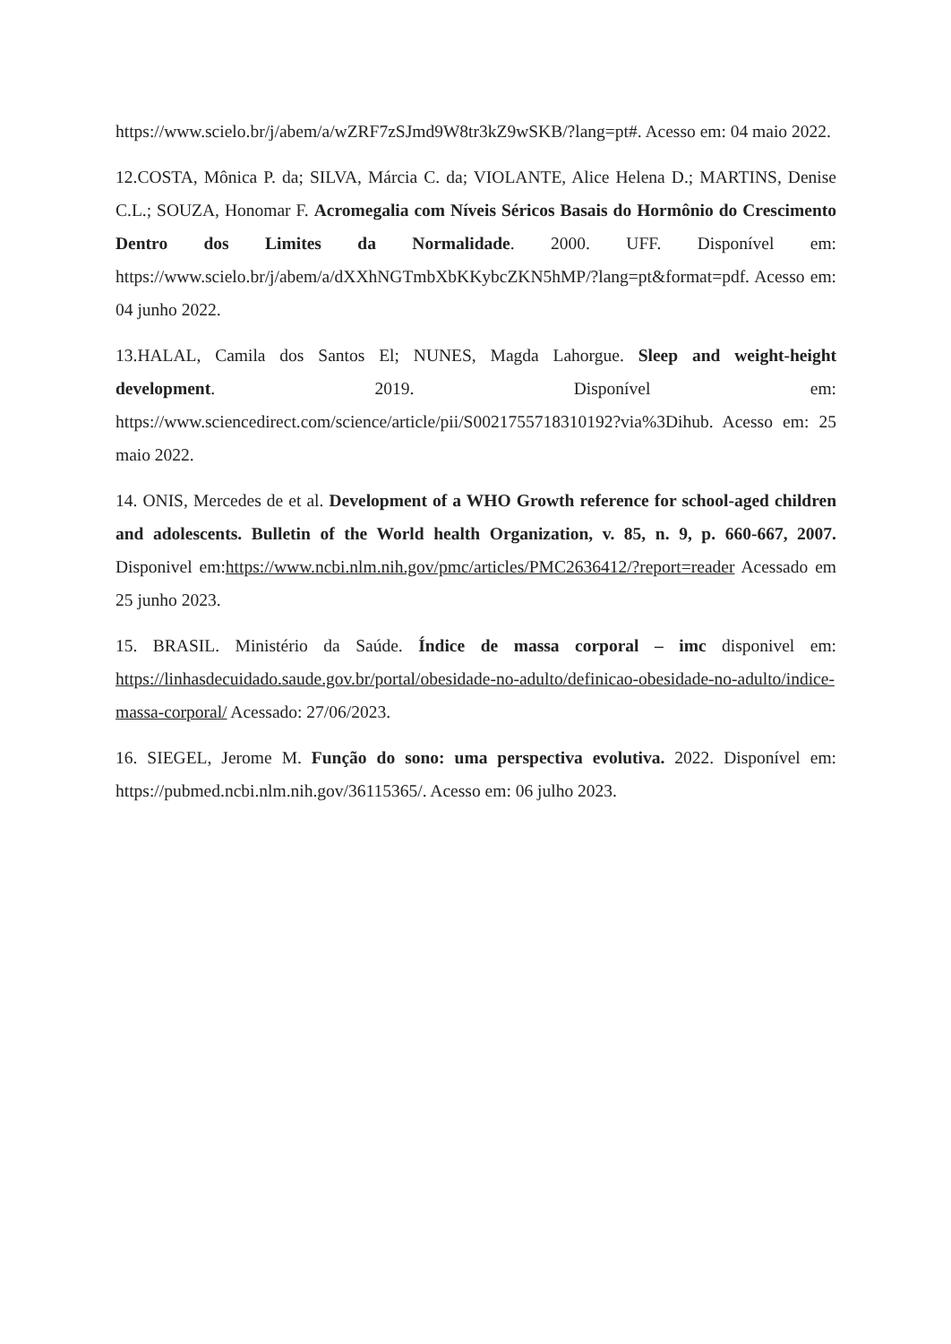https://www.scielo.br/j/abem/a/wZRF7zSJmd9W8tr3kZ9wSKB/?lang=pt#. Acesso em: 04 maio 2022.
12.COSTA, Mônica P. da; SILVA, Márcia C. da; VIOLANTE, Alice Helena D.; MARTINS, Denise C.L.; SOUZA, Honomar F. Acromegalia com Níveis Séricos Basais do Hormônio do Crescimento Dentro dos Limites da Normalidade. 2000. UFF. Disponível em: https://www.scielo.br/j/abem/a/dXXhNGTmbXbKKybcZKN5hMP/?lang=pt&format=pdf. Acesso em: 04 junho 2022.
13.HALAL, Camila dos Santos El; NUNES, Magda Lahorgue. Sleep and weight-height development. 2019. Disponível em: https://www.sciencedirect.com/science/article/pii/S0021755718310192?via%3Dihub. Acesso em: 25 maio 2022.
14. ONIS, Mercedes de et al. Development of a WHO Growth reference for school-aged children and adolescents. Bulletin of the World health Organization, v. 85, n. 9, p. 660-667, 2007. Disponivel em:https://www.ncbi.nlm.nih.gov/pmc/articles/PMC2636412/?report=reader Acessado em 25 junho 2023.
15. BRASIL. Ministério da Saúde. Índice de massa corporal – imc disponivel em: https://linhasdecuidado.saude.gov.br/portal/obesidade-no-adulto/definicao-obesidade-no-adulto/indice-massa-corporal/ Acessado: 27/06/2023.
16. SIEGEL, Jerome M. Função do sono: uma perspectiva evolutiva. 2022. Disponível em: https://pubmed.ncbi.nlm.nih.gov/36115365/. Acesso em: 06 julho 2023.